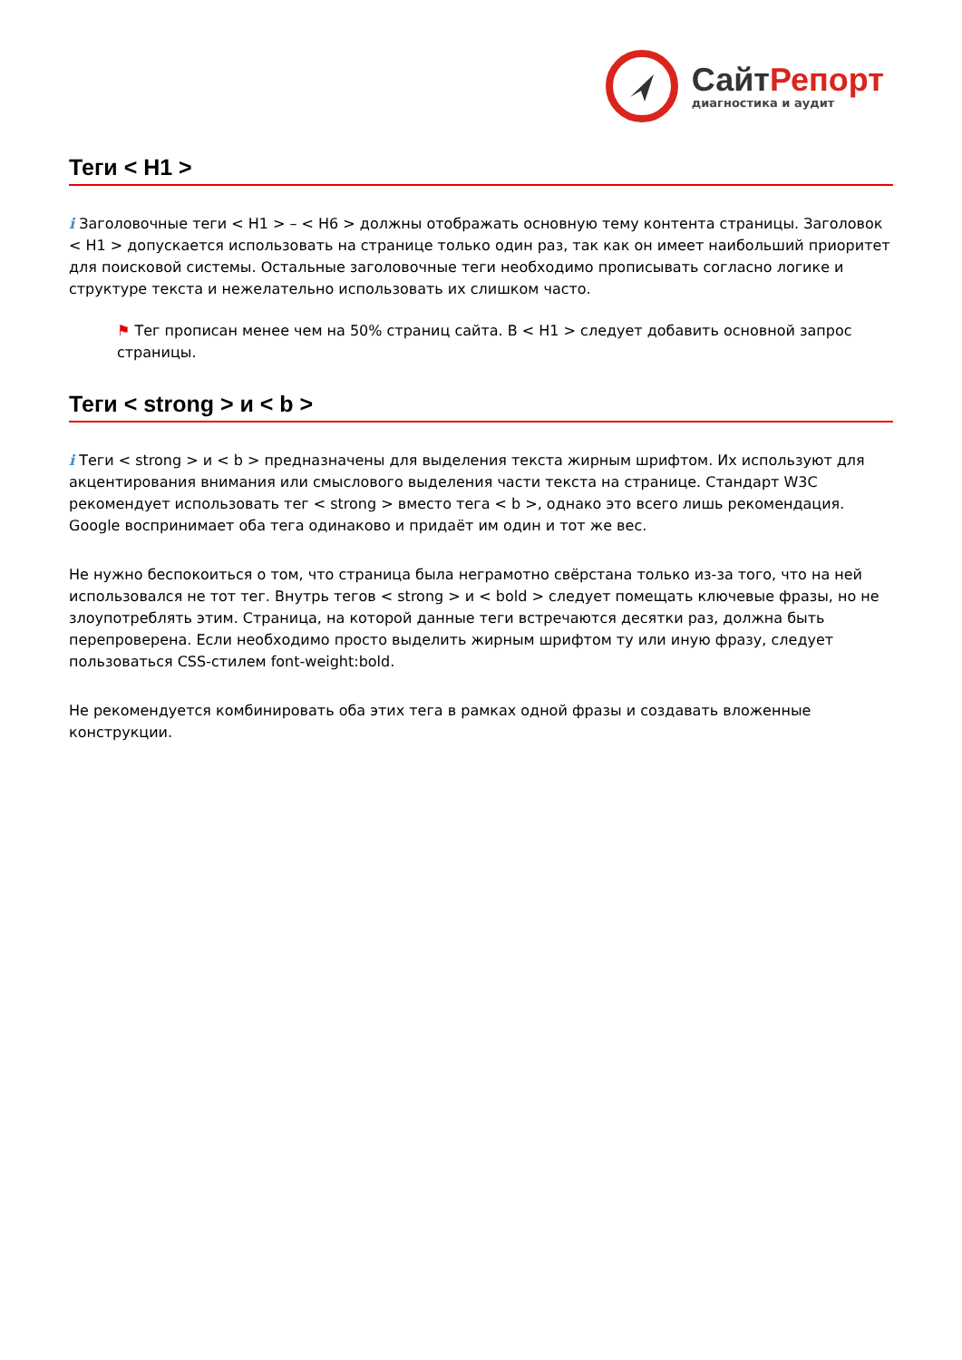Сайт Репорт
диагностика и аудит
Теги < H1 >
i Заголовочные теги < H1 > – < H6 > должны отображать основную тему контента страницы. Заголовок < H1 > допускается использовать на странице только один раз, так как он имеет наибольший приоритет для поисковой системы. Остальные заголовочные теги необходимо прописывать согласно логике и структуре текста и нежелательно использовать их слишком часто.
⚑ Тег прописан менее чем на 50% страниц сайта. В < H1 > следует добавить основной запрос страницы.
Теги < strong > и < b >
i Теги < strong > и < b > предназначены для выделения текста жирным шрифтом. Их используют для акцентирования внимания или смыслового выделения части текста на странице. Стандарт W3C рекомендует использовать тег < strong > вместо тега < b >, однако это всего лишь рекомендация. Google воспринимает оба тега одинаково и придаёт им один и тот же вес.
Не нужно беспокоиться о том, что страница была неграмотно свёрстана только из-за того, что на ней использовался не тот тег. Внутрь тегов < strong > и < bold > следует помещать ключевые фразы, но не злоупотреблять этим. Страница, на которой данные теги встречаются десятки раз, должна быть перепроверена. Если необходимо просто выделить жирным шрифтом ту или иную фразу, следует пользоваться CSS-стилем font-weight:bold.
Не рекомендуется комбинировать оба этих тега в рамках одной фразы и создавать вложенные конструкции.